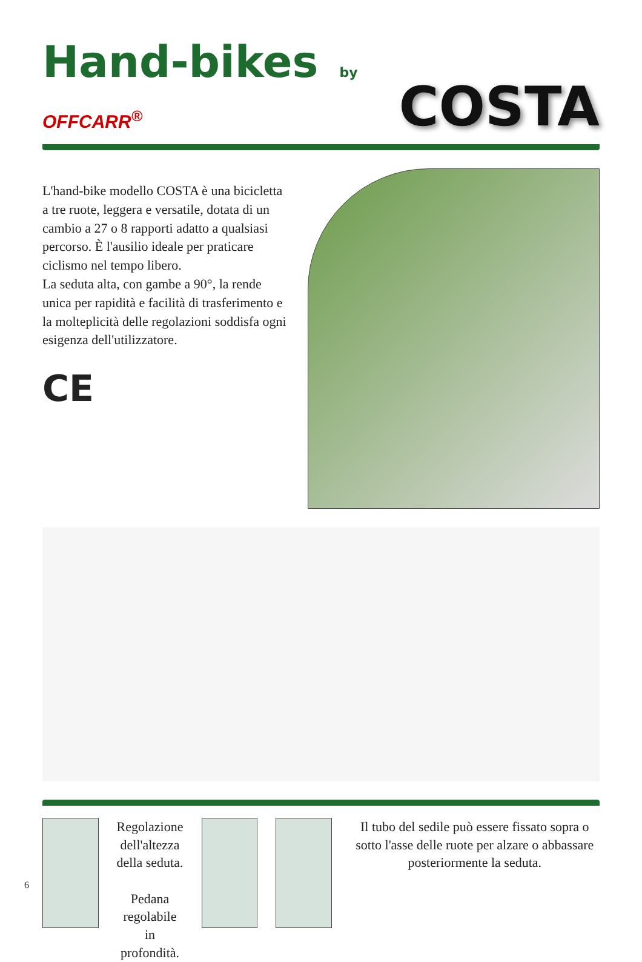Hand-bikes by OFFCARR<sup>®</sup>
COSTA
L'hand-bike modello COSTA è una bicicletta a tre ruote, leggera e versatile, dotata di un cambio a 27 o 8 rapporti adatto a qualsiasi percorso. È l'ausilio ideale per praticare ciclismo nel tempo libero.
La seduta alta, con gambe a 90°, la rende unica per rapidità e facilità di trasferimento e la molteplicità delle regolazioni soddisfa ogni esigenza dell'utilizzatore.
CE
Regolazione dell'altezza
della seduta.
Pedana regolabile
in profondità.
Il tubo del sedile può essere fissato sopra o sotto l'asse delle ruote per alzare o abbassare posteriormente la seduta.
6